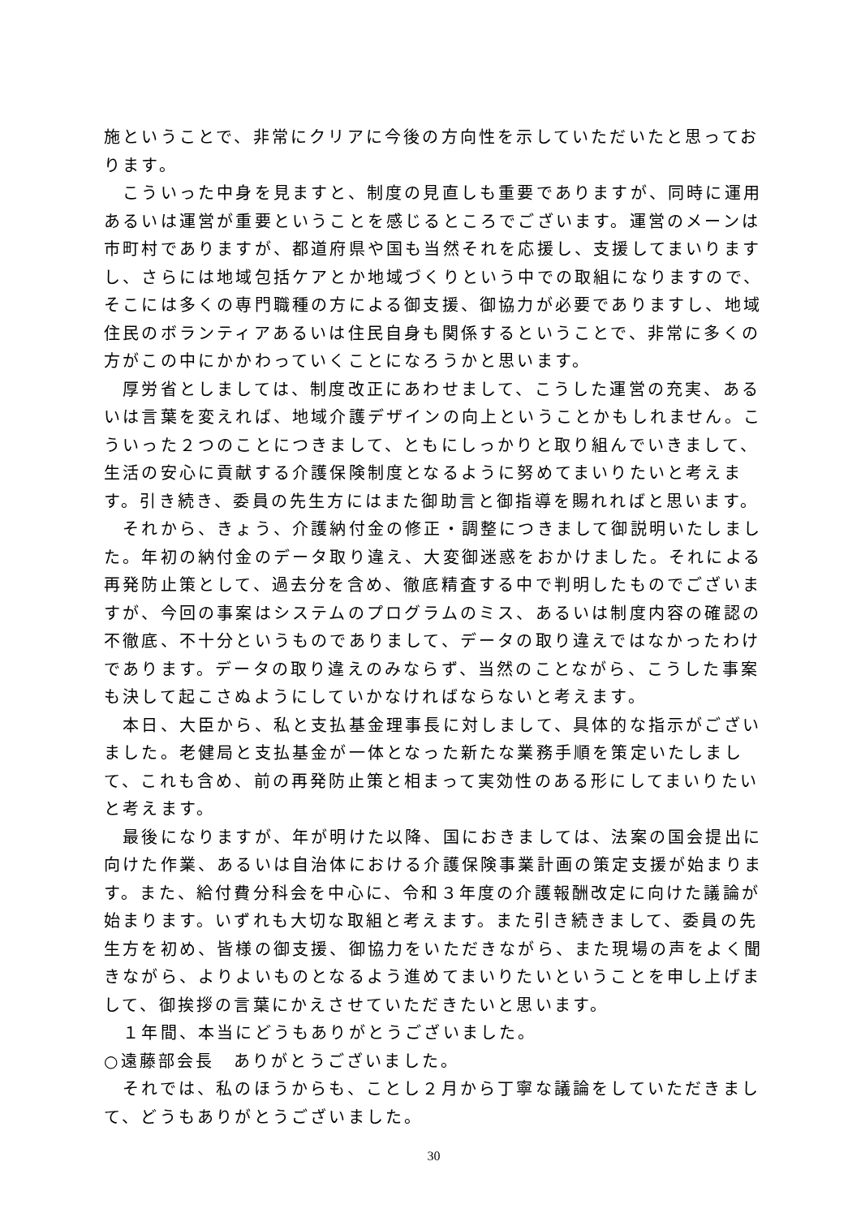施ということで、非常にクリアに今後の方向性を示していただいたと思っております。
　こういった中身を見ますと、制度の見直しも重要でありますが、同時に運用あるいは運営が重要ということを感じるところでございます。運営のメーンは市町村でありますが、都道府県や国も当然それを応援し、支援してまいりますし、さらには地域包括ケアとか地域づくりという中での取組になりますので、そこには多くの専門職種の方による御支援、御協力が必要でありますし、地域住民のボランティアあるいは住民自身も関係するということで、非常に多くの方がこの中にかかわっていくことになろうかと思います。
　厚労省としましては、制度改正にあわせまして、こうした運営の充実、あるいは言葉を変えれば、地域介護デザインの向上ということかもしれません。こういった２つのことにつきまして、ともにしっかりと取り組んでいきまして、生活の安心に貢献する介護保険制度となるように努めてまいりたいと考えます。引き続き、委員の先生方にはまた御助言と御指導を賜れればと思います。
　それから、きょう、介護納付金の修正・調整につきまして御説明いたしました。年初の納付金のデータ取り違え、大変御迷惑をおかけました。それによる再発防止策として、過去分を含め、徹底精査する中で判明したものでございますが、今回の事案はシステムのプログラムのミス、あるいは制度内容の確認の不徹底、不十分というものでありまして、データの取り違えではなかったわけであります。データの取り違えのみならず、当然のことながら、こうした事案も決して起こさぬようにしていかなければならないと考えます。
　本日、大臣から、私と支払基金理事長に対しまして、具体的な指示がございました。老健局と支払基金が一体となった新たな業務手順を策定いたしまして、これも含め、前の再発防止策と相まって実効性のある形にしてまいりたいと考えます。
　最後になりますが、年が明けた以降、国におきましては、法案の国会提出に向けた作業、あるいは自治体における介護保険事業計画の策定支援が始まります。また、給付費分科会を中心に、令和３年度の介護報酬改定に向けた議論が始まります。いずれも大切な取組と考えます。また引き続きまして、委員の先生方を初め、皆様の御支援、御協力をいただきながら、また現場の声をよく聞きながら、よりよいものとなるよう進めてまいりたいということを申し上げまして、御挨拶の言葉にかえさせていただきたいと思います。
　１年間、本当にどうもありがとうございました。
○遠藤部会長　ありがとうございました。
　それでは、私のほうからも、ことし２月から丁寧な議論をしていただきまして、どうもありがとうございました。
30